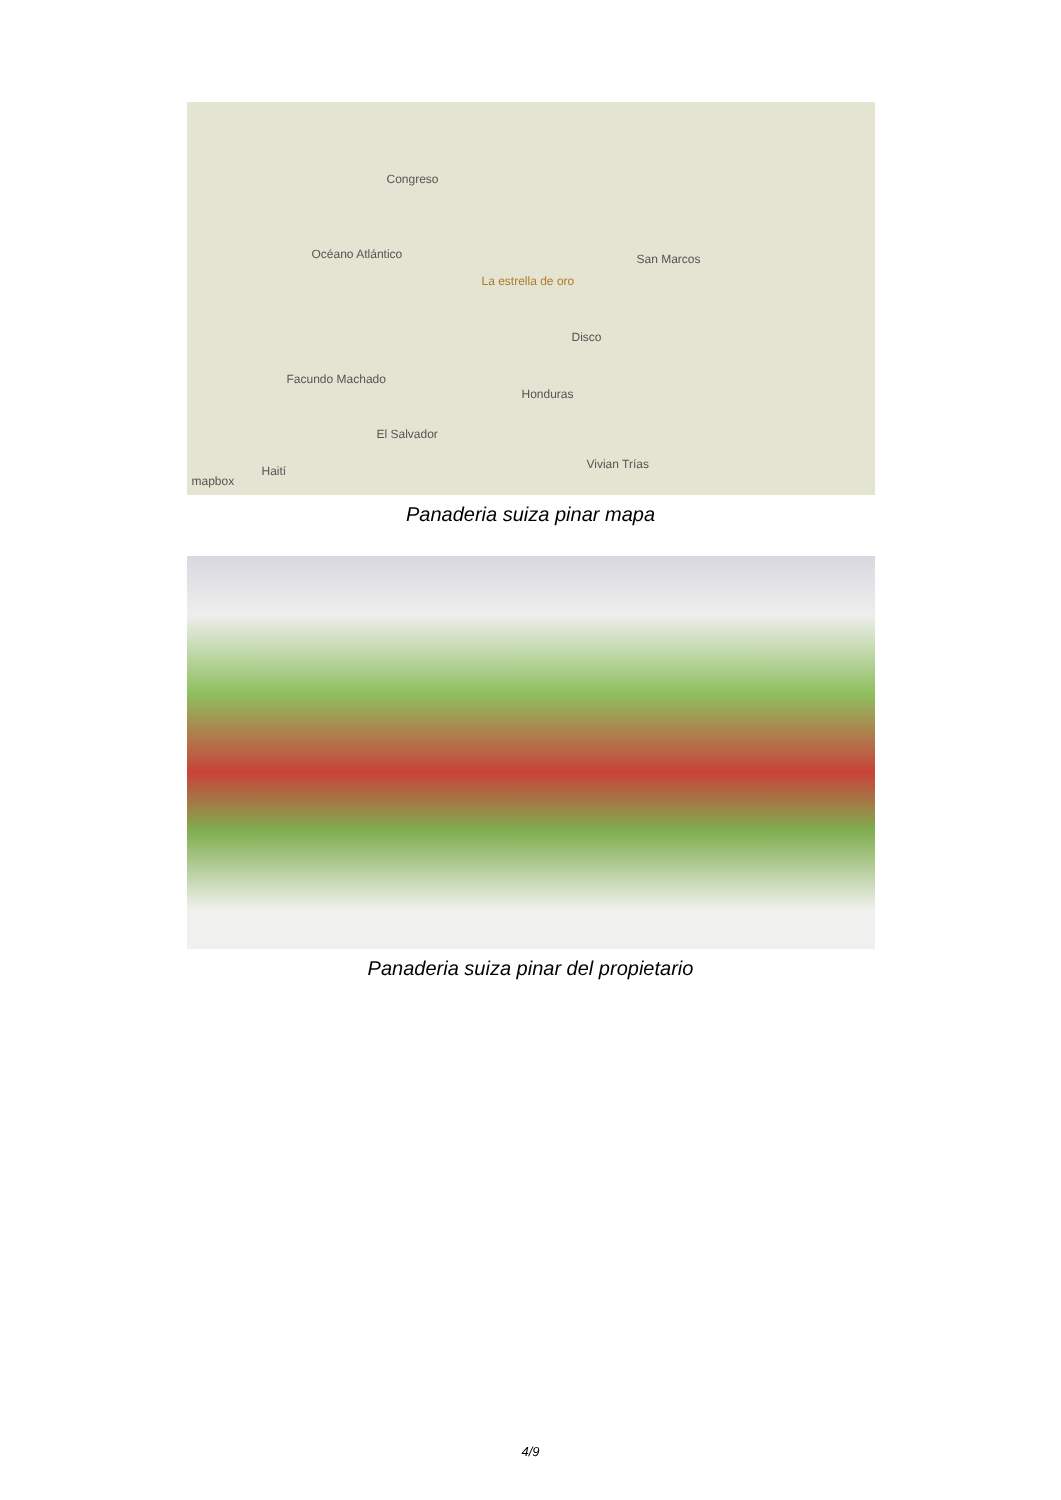Congreso
Océano Atlántico
La estrella de oro
Disco
San Marcos
Facundo Machado
Honduras
El Salvador
Vivian Trías Haití
mapbox
Panaderia suiza pinar mapa
Panaderia suiza pinar del propietario
4/9